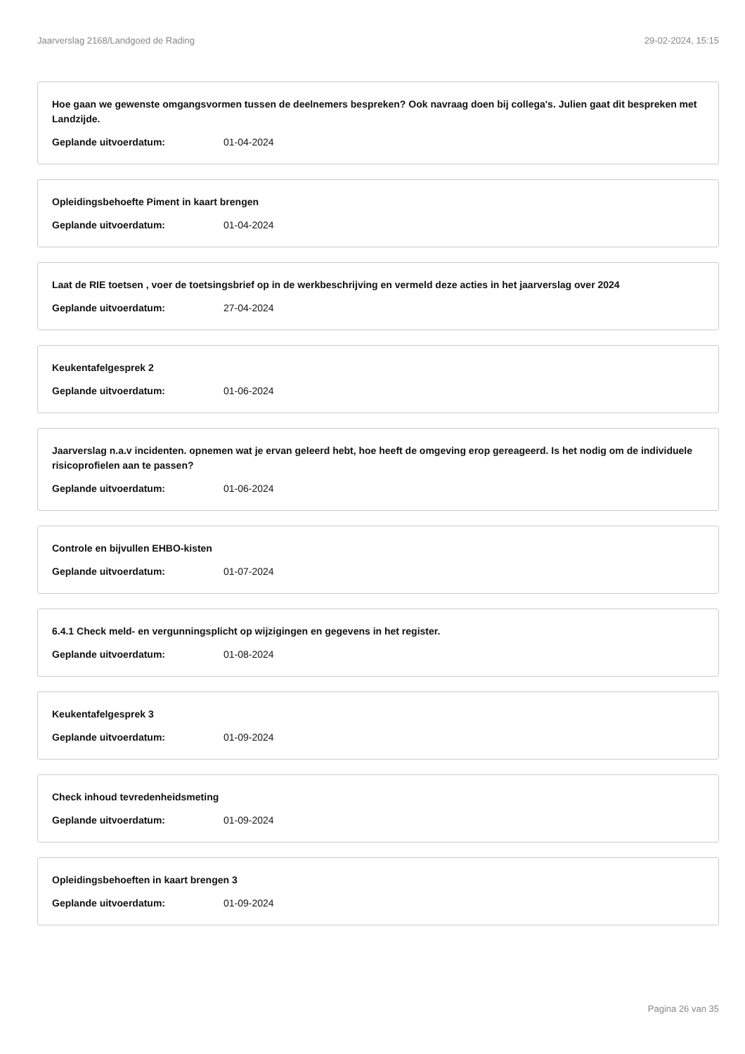Jaarverslag 2168/Landgoed de Rading 29-02-2024, 15:15
Hoe gaan we gewenste omgangsvormen tussen de deelnemers bespreken? Ook navraag doen bij collega's. Julien gaat dit bespreken met Landzijde.
Geplande uitvoerdatum: 01-04-2024
Opleidingsbehoefte Piment in kaart brengen
Geplande uitvoerdatum: 01-04-2024
Laat de RIE toetsen , voer de toetsingsbrief op in de werkbeschrijving en vermeld deze acties in het jaarverslag over 2024
Geplande uitvoerdatum: 27-04-2024
Keukentafelgesprek 2
Geplande uitvoerdatum: 01-06-2024
Jaarverslag n.a.v incidenten. opnemen wat je ervan geleerd hebt, hoe heeft de omgeving erop gereageerd. Is het nodig om de individuele risicoprofielen aan te passen?
Geplande uitvoerdatum: 01-06-2024
Controle en bijvullen EHBO-kisten
Geplande uitvoerdatum: 01-07-2024
6.4.1 Check meld- en vergunningsplicht op wijzigingen en gegevens in het register.
Geplande uitvoerdatum: 01-08-2024
Keukentafelgesprek 3
Geplande uitvoerdatum: 01-09-2024
Check inhoud tevredenheidsmeting
Geplande uitvoerdatum: 01-09-2024
Opleidingsbehoeften in kaart brengen 3
Geplande uitvoerdatum: 01-09-2024
Pagina 26 van 35